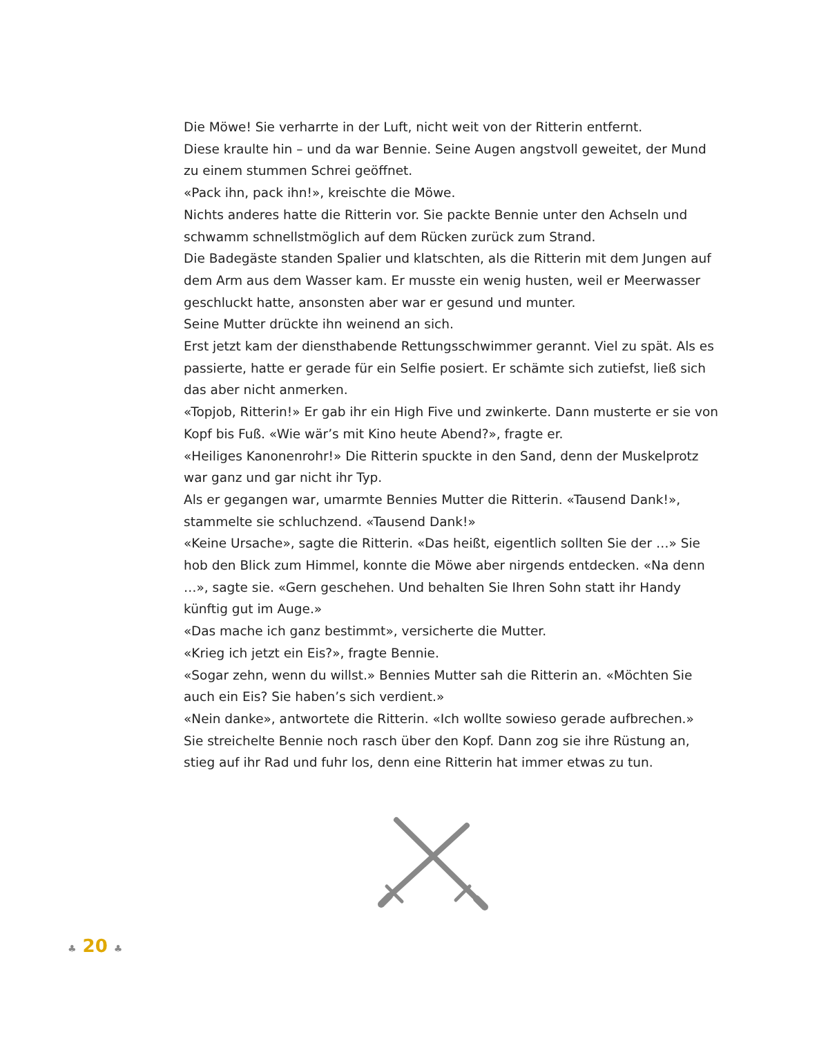Die Möwe! Sie verharrte in der Luft, nicht weit von der Ritterin entfernt.
Diese kraulte hin – und da war Bennie. Seine Augen angstvoll geweitet, der Mund zu einem stummen Schrei geöffnet.
«Pack ihn, pack ihn!», kreischte die Möwe.
Nichts anderes hatte die Ritterin vor. Sie packte Bennie unter den Achseln und schwamm schnellstmöglich auf dem Rücken zurück zum Strand.
Die Badegäste standen Spalier und klatschten, als die Ritterin mit dem Jungen auf dem Arm aus dem Wasser kam. Er musste ein wenig husten, weil er Meerwasser geschluckt hatte, ansonsten aber war er gesund und munter.
Seine Mutter drückte ihn weinend an sich.
Erst jetzt kam der diensthabende Rettungsschwimmer gerannt. Viel zu spät. Als es passierte, hatte er gerade für ein Selfie posiert. Er schämte sich zutiefst, ließ sich das aber nicht anmerken.
«Topjob, Ritterin!» Er gab ihr ein High Five und zwinkerte. Dann musterte er sie von Kopf bis Fuß. «Wie wär’s mit Kino heute Abend?», fragte er.
«Heiliges Kanonenrohr!» Die Ritterin spuckte in den Sand, denn der Muskelprotz war ganz und gar nicht ihr Typ.
Als er gegangen war, umarmte Bennies Mutter die Ritterin. «Tausend Dank!», stammelte sie schluchzend. «Tausend Dank!»
«Keine Ursache», sagte die Ritterin. «Das heißt, eigentlich sollten Sie der …» Sie hob den Blick zum Himmel, konnte die Möwe aber nirgends entdecken. «Na denn …», sagte sie. «Gern geschehen. Und behalten Sie Ihren Sohn statt ihr Handy künftig gut im Auge.»
«Das mache ich ganz bestimmt», versicherte die Mutter.
«Krieg ich jetzt ein Eis?», fragte Bennie.
«Sogar zehn, wenn du willst.» Bennies Mutter sah die Ritterin an. «Möchten Sie auch ein Eis? Sie haben’s sich verdient.»
«Nein danke», antwortete die Ritterin. «Ich wollte sowieso gerade aufbrechen.»
Sie streichelte Bennie noch rasch über den Kopf. Dann zog sie ihre Rüstung an, stieg auf ihr Rad und fuhr los, denn eine Ritterin hat immer etwas zu tun.
♣ 20 ♣